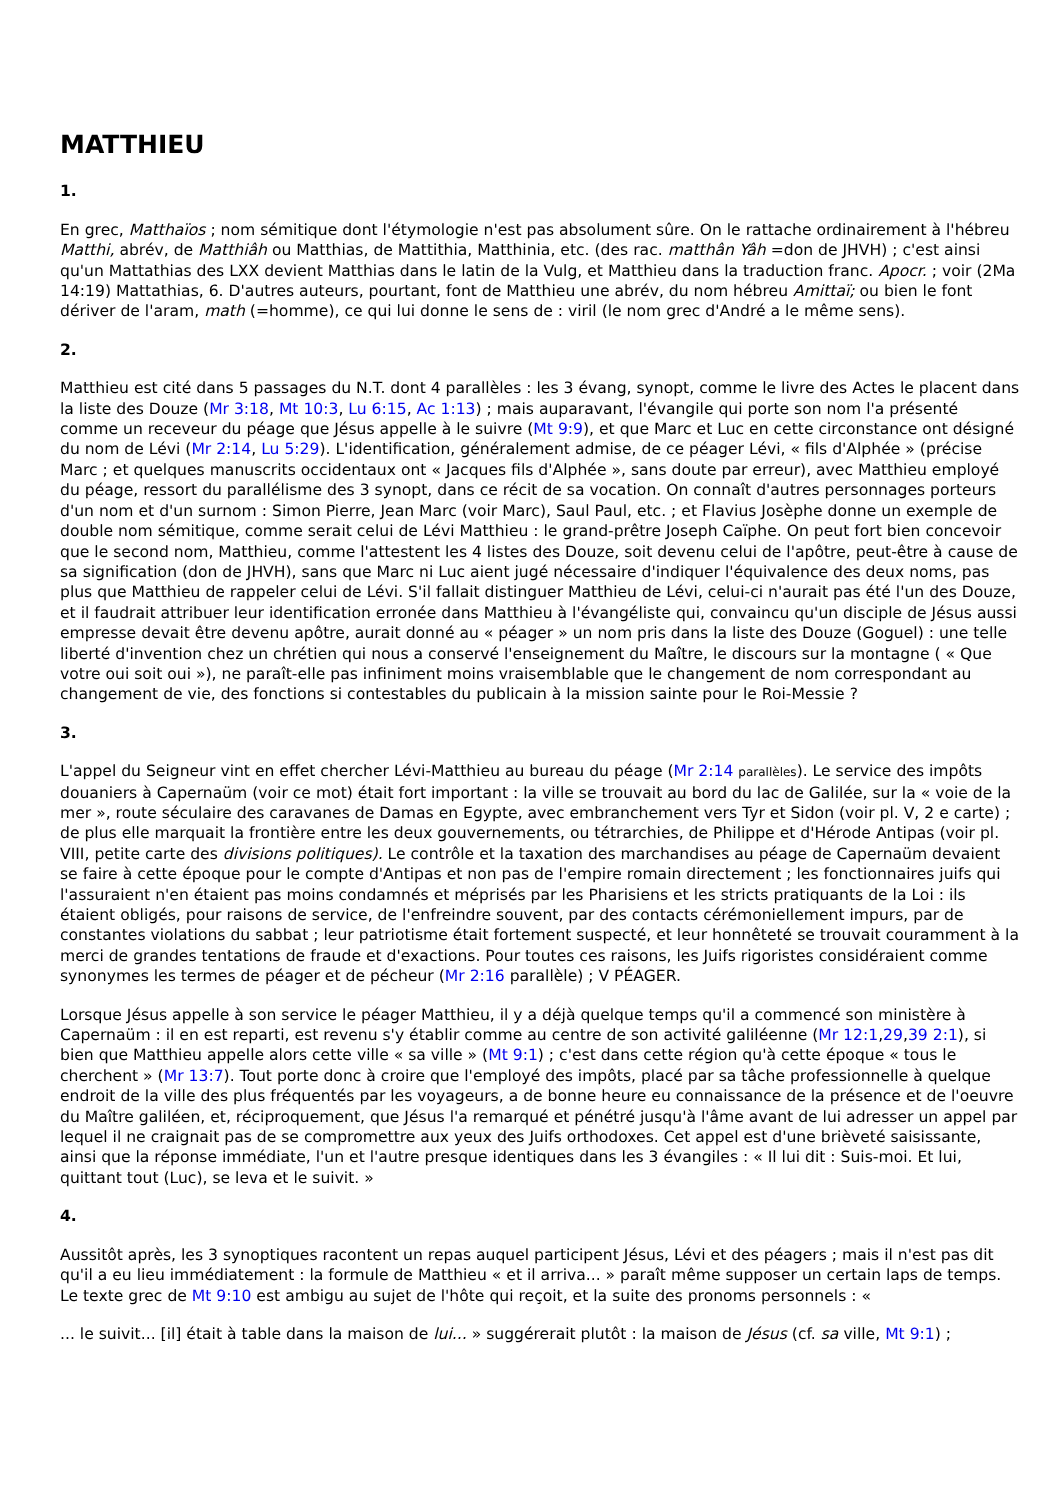MATTHIEU
1.
En grec, Matthaïos ; nom sémitique dont l'étymologie n'est pas absolument sûre. On le rattache ordinairement à l'hébreu Matthi, abrév, de Matthiâh ou Matthias, de Mattithia, Matthinia, etc. (des rac. matthân Yâh =don de JHVH) ; c'est ainsi qu'un Mattathias des LXX devient Matthias dans le latin de la Vulg, et Matthieu dans la traduction franc. Apocr. ; voir (2Ma 14:19) Mattathias, 6. D'autres auteurs, pourtant, font de Matthieu une abrév, du nom hébreu Amittaï; ou bien le font dériver de l'aram, math (=homme), ce qui lui donne le sens de : viril (le nom grec d'André a le même sens).
2.
Matthieu est cité dans 5 passages du N.T. dont 4 parallèles : les 3 évang, synopt, comme le livre des Actes le placent dans la liste des Douze (Mr 3:18, Mt 10:3, Lu 6:15, Ac 1:13) ; mais auparavant, l'évangile qui porte son nom l'a présenté comme un receveur du péage que Jésus appelle à le suivre (Mt 9:9), et que Marc et Luc en cette circonstance ont désigné du nom de Lévi (Mr 2:14, Lu 5:29). L'identification, généralement admise, de ce péager Lévi, « fils d'Alphée » (précise Marc ; et quelques manuscrits occidentaux ont « Jacques fils d'Alphée », sans doute par erreur), avec Matthieu employé du péage, ressort du parallélisme des 3 synopt, dans ce récit de sa vocation. On connaît d'autres personnages porteurs d'un nom et d'un surnom : Simon Pierre, Jean Marc (voir Marc), Saul Paul, etc. ; et Flavius Josèphe donne un exemple de double nom sémitique, comme serait celui de Lévi Matthieu : le grand-prêtre Joseph Caïphe. On peut fort bien concevoir que le second nom, Matthieu, comme l'attestent les 4 listes des Douze, soit devenu celui de l'apôtre, peut-être à cause de sa signification (don de JHVH), sans que Marc ni Luc aient jugé nécessaire d'indiquer l'équivalence des deux noms, pas plus que Matthieu de rappeler celui de Lévi. S'il fallait distinguer Matthieu de Lévi, celui-ci n'aurait pas été l'un des Douze, et il faudrait attribuer leur identification erronée dans Matthieu à l'évangéliste qui, convaincu qu'un disciple de Jésus aussi empresse devait être devenu apôtre, aurait donné au « péager » un nom pris dans la liste des Douze (Goguel) : une telle liberté d'invention chez un chrétien qui nous a conservé l'enseignement du Maître, le discours sur la montagne ( « Que votre oui soit oui »), ne paraît-elle pas infiniment moins vraisemblable que le changement de nom correspondant au changement de vie, des fonctions si contestables du publicain à la mission sainte pour le Roi-Messie ?
3.
L'appel du Seigneur vint en effet chercher Lévi-Matthieu au bureau du péage (Mr 2:14 parallèles). Le service des impôts douaniers à Capernaüm (voir ce mot) était fort important : la ville se trouvait au bord du lac de Galilée, sur la « voie de la mer », route séculaire des caravanes de Damas en Egypte, avec embranchement vers Tyr et Sidon (voir pl. V, 2 e carte) ; de plus elle marquait la frontière entre les deux gouvernements, ou tétrarchies, de Philippe et d'Hérode Antipas (voir pl. VIII, petite carte des divisions politiques). Le contrôle et la taxation des marchandises au péage de Capernaüm devaient se faire à cette époque pour le compte d'Antipas et non pas de l'empire romain directement ; les fonctionnaires juifs qui l'assuraient n'en étaient pas moins condamnés et méprisés par les Pharisiens et les stricts pratiquants de la Loi : ils étaient obligés, pour raisons de service, de l'enfreindre souvent, par des contacts cérémoniellement impurs, par de constantes violations du sabbat ; leur patriotisme était fortement suspecté, et leur honnêteté se trouvait couramment à la merci de grandes tentations de fraude et d'exactions. Pour toutes ces raisons, les Juifs rigoristes considéraient comme synonymes les termes de péager et de pécheur (Mr 2:16 parallèle) ; V PÉAGER.
Lorsque Jésus appelle à son service le péager Matthieu, il y a déjà quelque temps qu'il a commencé son ministère à Capernaüm : il en est reparti, est revenu s'y établir comme au centre de son activité galiléenne (Mr 12:1,29,39 2:1), si bien que Matthieu appelle alors cette ville « sa ville » (Mt 9:1) ; c'est dans cette région qu'à cette époque « tous le cherchent » (Mr 13:7). Tout porte donc à croire que l'employé des impôts, placé par sa tâche professionnelle à quelque endroit de la ville des plus fréquentés par les voyageurs, a de bonne heure eu connaissance de la présence et de l'oeuvre du Maître galiléen, et, réciproquement, que Jésus l'a remarqué et pénétré jusqu'à l'âme avant de lui adresser un appel par lequel il ne craignait pas de se compromettre aux yeux des Juifs orthodoxes. Cet appel est d'une brièveté saisissante, ainsi que la réponse immédiate, l'un et l'autre presque identiques dans les 3 évangiles : « Il lui dit : Suis-moi. Et lui, quittant tout (Luc), se leva et le suivit. »
4.
Aussitôt après, les 3 synoptiques racontent un repas auquel participent Jésus, Lévi et des péagers ; mais il n'est pas dit qu'il a eu lieu immédiatement : la formule de Matthieu « et il arriva... » paraît même supposer un certain laps de temps. Le texte grec de Mt 9:10 est ambigu au sujet de l'hôte qui reçoit, et la suite des pronoms personnels : «
... le suivit... [il] était à table dans la maison de lui... » suggérerait plutôt : la maison de Jésus (cf. sa ville, Mt 9:1) ;